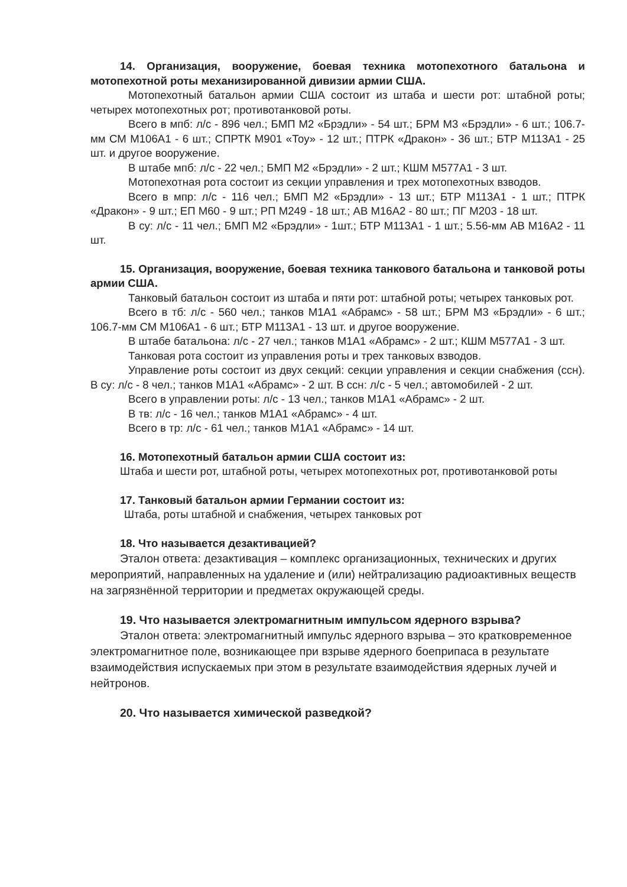14. Организация, вооружение, боевая техника мотопехотного батальона и мотопехотной роты механизированной дивизии армии США.
Мотопехотный батальон армии США состоит из штаба и шести рот: штабной роты; четырех мотопехотных рот; противотанковой роты.
Всего в мпб: л/с - 896 чел.; БМП М2 «Брэдли» - 54 шт.; БРМ М3 «Брэдли» - 6 шт.; 106.7-мм СМ М106А1 - 6 шт.; СПРТК М901 «Тоу» - 12 шт.; ПТРК «Дракон» - 36 шт.; БТР М113А1 - 25 шт. и другое вооружение.
В штабе мпб: л/с - 22 чел.; БМП М2 «Брэдли» - 2 шт.; КШМ М577А1 - 3 шт.
Мотопехотная рота состоит из секции управления и трех мотопехотных взводов.
Всего в мпр: л/с - 116 чел.; БМП М2 «Брэдли» - 13 шт.; БТР М113А1 - 1 шт.; ПТРК «Дракон» - 9 шт.; ЕП М60 - 9 шт.; РП М249 - 18 шт.; АВ М16А2 - 80 шт.; ПГ М203 - 18 шт.
В су: л/с - 11 чел.; БМП М2 «Брэдли» - 1шт.; БТР М113А1 - 1 шт.; 5.56-мм АВ М16А2 - 11 шт.
15. Организация, вооружение, боевая техника танкового батальона и танковой роты армии США.
Танковый батальон состоит из штаба и пяти рот: штабной роты; четырех танковых рот.
Всего в тб: л/с - 560 чел.; танков М1А1 «Абрамс» - 58 шт.; БРМ М3 «Брэдли» - 6 шт.; 106.7-мм СМ М106А1 - 6 шт.; БТР М113А1 - 13 шт. и другое вооружение.
В штабе батальона: л/с - 27 чел.; танков М1А1 «Абрамс» - 2 шт.; КШМ М577А1 - 3 шт.
Танковая рота состоит из управления роты и трех танковых взводов.
Управление роты состоит из двух секций: секции управления и секции снабжения (ссн). В су: л/с - 8 чел.; танков М1А1 «Абрамс» - 2 шт. В ссн: л/с - 5 чел.; автомобилей - 2 шт.
Всего в управлении роты: л/с - 13 чел.; танков М1А1 «Абрамс» - 2 шт.
В тв: л/с - 16 чел.; танков М1А1 «Абрамс» - 4 шт.
Всего в тр: л/с - 61 чел.; танков М1А1 «Абрамс» - 14 шт.
16. Мотопехотный батальон армии США состоит из:
Штаба и шести рот, штабной роты, четырех мотопехотных рот, противотанковой роты
17. Танковый батальон армии Германии состоит из:
Штаба, роты штабной и снабжения, четырех танковых рот
18. Что называется дезактивацией?
Эталон ответа: дезактивация – комплекс организационных, технических и других мероприятий, направленных на удаление и (или) нейтрализацию радиоактивных веществ на загрязнённой территории и предметах окружающей среды.
19. Что называется электромагнитным импульсом ядерного взрыва?
Эталон ответа: электромагнитный импульс ядерного взрыва – это кратковременное электромагнитное поле, возникающее при взрыве ядерного боеприпаса в результате взаимодействия испускаемых при этом в результате взаимодействия ядерных лучей и нейтронов.
20. Что называется химической разведкой?